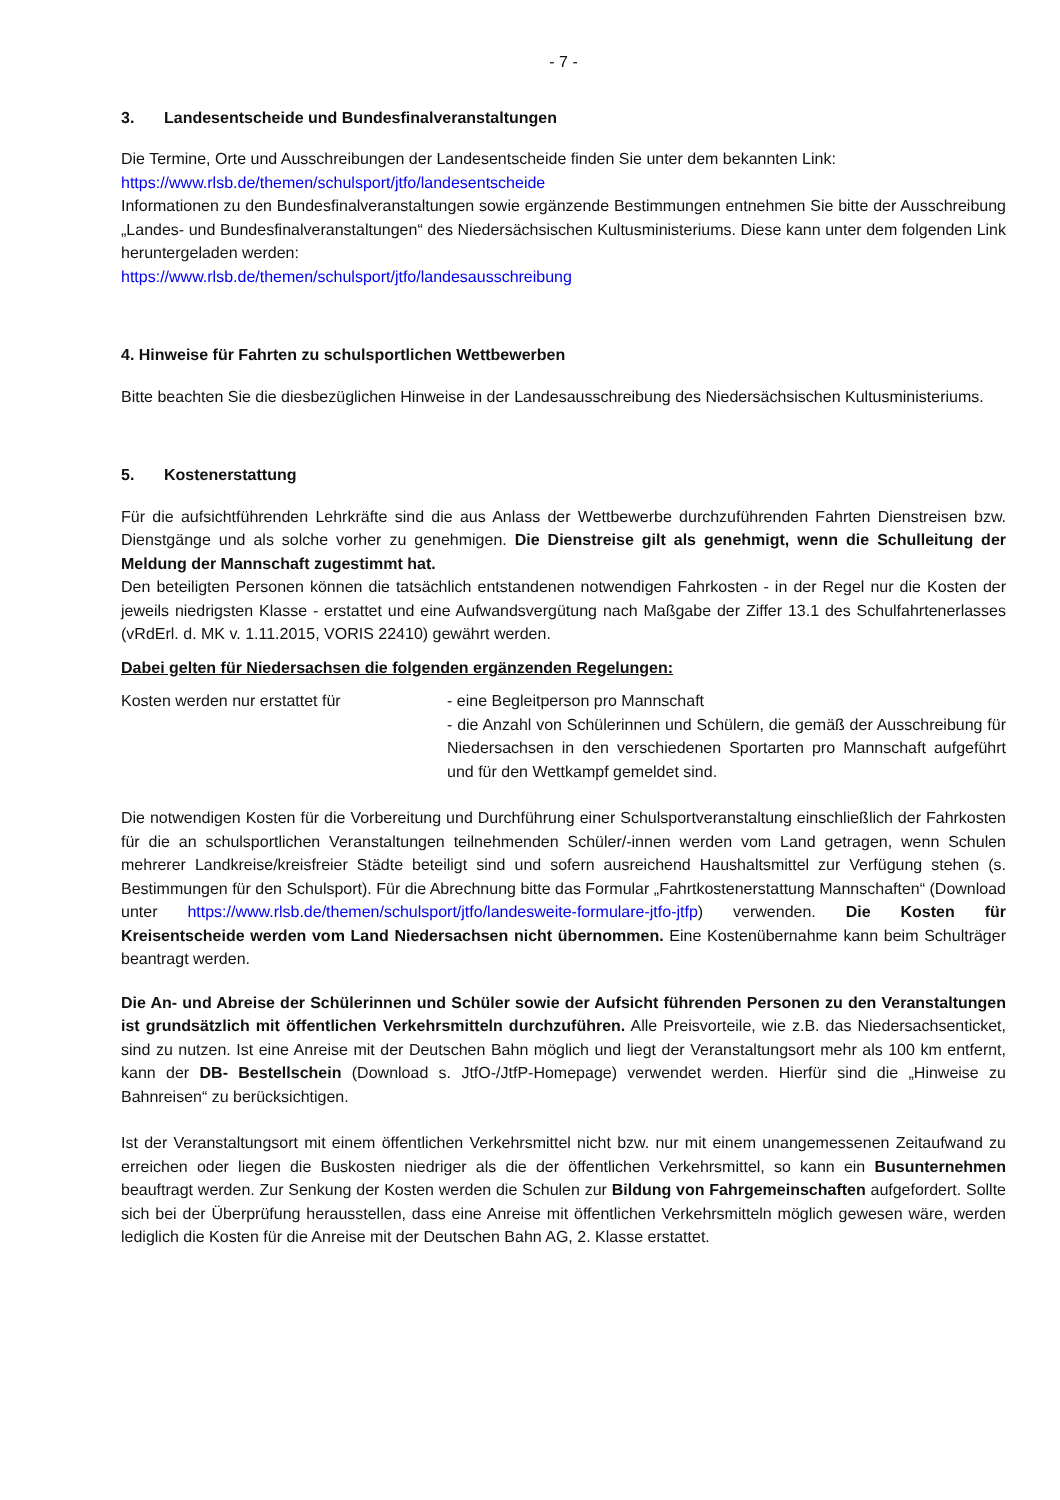- 7 -
3. Landesentscheide und Bundesfinalveranstaltungen
Die Termine, Orte und Ausschreibungen der Landesentscheide finden Sie unter dem bekannten Link:
https://www.rlsb.de/themen/schulsport/jtfo/landesentscheide
Informationen zu den Bundesfinalveranstaltungen sowie ergänzende Bestimmungen entnehmen Sie bitte der Ausschreibung „Landes- und Bundesfinalveranstaltungen“ des Niedersächsischen Kultusministeriums. Diese kann unter dem folgenden Link heruntergeladen werden:
https://www.rlsb.de/themen/schulsport/jtfo/landesausschreibung
4. Hinweise für Fahrten zu schulsportlichen Wettbewerben
Bitte beachten Sie die diesbezüglichen Hinweise in der Landesausschreibung des Niedersächsischen Kultusministeriums.
5. Kostenerstattung
Für die aufsichtführenden Lehrkräfte sind die aus Anlass der Wettbewerbe durchzuführenden Fahrten Dienstreisen bzw. Dienstgänge und als solche vorher zu genehmigen. Die Dienstreise gilt als genehmigt, wenn die Schulleitung der Meldung der Mannschaft zugestimmt hat.
Den beteiligten Personen können die tatsächlich entstandenen notwendigen Fahrkosten - in der Regel nur die Kosten der jeweils niedrigsten Klasse - erstattet und eine Aufwandsvergütung nach Maßgabe der Ziffer 13.1 des Schulfahrtenerlasses (vRdErl. d. MK v. 1.11.2015, VORIS 22410) gewährt werden.
Dabei gelten für Niedersachsen die folgenden ergänzenden Regelungen:
Kosten werden nur erstattet für - eine Begleitperson pro Mannschaft
- die Anzahl von Schülerinnen und Schülern, die gemäß der Ausschreibung für Niedersachsen in den verschiedenen Sportarten pro Mannschaft aufgeführt und für den Wettkampf gemeldet sind.
Die notwendigen Kosten für die Vorbereitung und Durchführung einer Schulsportveranstaltung einschließlich der Fahrkosten für die an schulsportlichen Veranstaltungen teilnehmenden Schüler/-innen werden vom Land getragen, wenn Schulen mehrerer Landkreise/kreisfreier Städte beteiligt sind und sofern ausreichend Haushaltsmittel zur Verfügung stehen (s. Bestimmungen für den Schulsport). Für die Abrechnung bitte das Formular „Fahrtkostenerstattung Mannschaften“ (Download unter https://www.rlsb.de/themen/schulsport/jtfo/landesweite-formulare-jtfo-jtfp) verwenden. Die Kosten für Kreisentscheide werden vom Land Niedersachsen nicht übernommen. Eine Kostenübernahme kann beim Schulträger beantragt werden.
Die An- und Abreise der Schülerinnen und Schüler sowie der Aufsicht führenden Personen zu den Veranstaltungen ist grundsätzlich mit öffentlichen Verkehrsmitteln durchzuführen. Alle Preisvorteile, wie z.B. das Niedersachsenticket, sind zu nutzen. Ist eine Anreise mit der Deutschen Bahn möglich und liegt der Veranstaltungsort mehr als 100 km entfernt, kann der DB- Bestellschein (Download s. JtfO-/JtfP-Homepage) verwendet werden. Hierfür sind die „Hinweise zu Bahnreisen“ zu berücksichtigen.
Ist der Veranstaltungsort mit einem öffentlichen Verkehrsmittel nicht bzw. nur mit einem unangemessenen Zeitaufwand zu erreichen oder liegen die Buskosten niedriger als die der öffentlichen Verkehrsmittel, so kann ein Busunternehmen beauftragt werden. Zur Senkung der Kosten werden die Schulen zur Bildung von Fahrgemeinschaften aufgefordert. Sollte sich bei der Überprüfung herausstellen, dass eine Anreise mit öffentlichen Verkehrsmitteln möglich gewesen wäre, werden lediglich die Kosten für die Anreise mit der Deutschen Bahn AG, 2. Klasse erstattet.